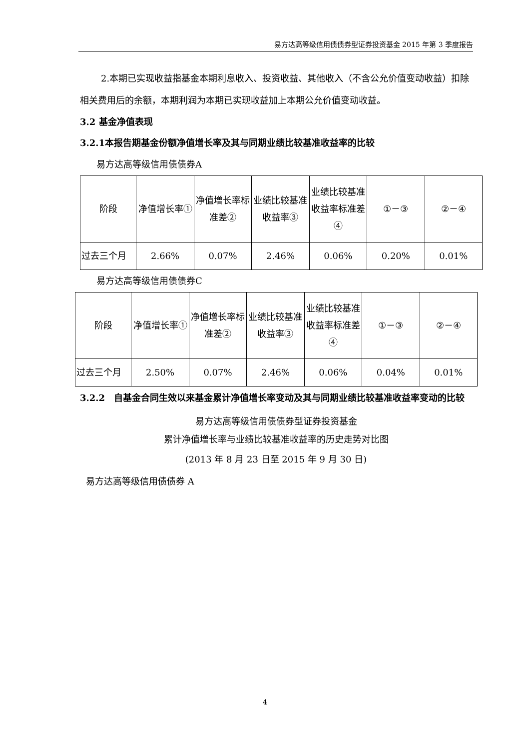易方达高等级信用债债券型证券投资基金 2015 年第 3 季度报告
2.本期已实现收益指基金本期利息收入、投资收益、其他收入（不含公允价值变动收益）扣除相关费用后的余额，本期利润为本期已实现收益加上本期公允价值变动收益。
3.2 基金净值表现
3.2.1本报告期基金份额净值增长率及其与同期业绩比较基准收益率的比较
易方达高等级信用债债券A
| 阶段 | 净值增长率① | 净值增长率标准差② | 业绩比较基准收益率③ | 业绩比较基准收益率标准差④ | ①－③ | ②－④ |
| 过去三个月 | 2.66% | 0.07% | 2.46% | 0.06% | 0.20% | 0.01% |
易方达高等级信用债债券C
| 阶段 | 净值增长率① | 净值增长率标准差② | 业绩比较基准收益率③ | 业绩比较基准收益率标准差④ | ①－③ | ②－④ |
| 过去三个月 | 2.50% | 0.07% | 2.46% | 0.06% | 0.04% | 0.01% |
3.2.2　自基金合同生效以来基金累计净值增长率变动及其与同期业绩比较基准收益率变动的比较
易方达高等级信用债债券型证券投资基金
累计净值增长率与业绩比较基准收益率的历史走势对比图
(2013 年 8 月 23 日至 2015 年 9 月 30 日)
易方达高等级信用债债券 A
4